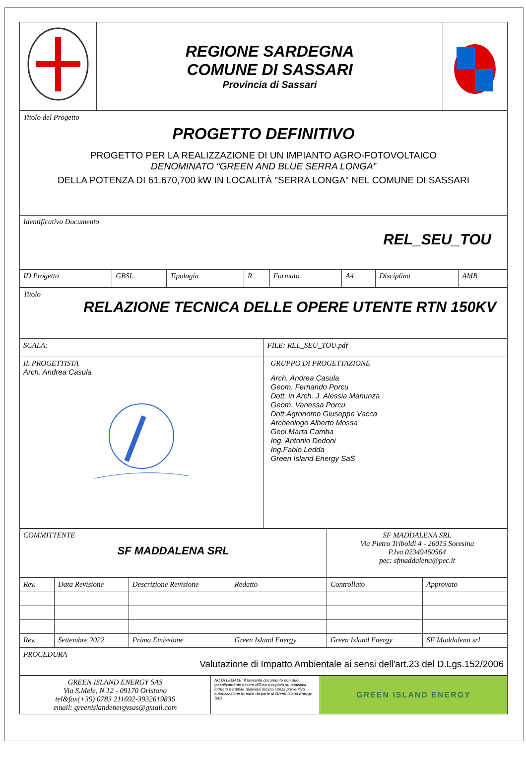| | REGIONE SARDEGNA COMUNE DI SASSARI Provincia di Sassari | |
| Titolo del Progetto PROGETTO DEFINITIVO PROGETTO PER LA REALIZZAZIONE DI UN IMPIANTO AGRO-FOTOVOLTAICO DENOMINATO “GREEN AND BLUE SERRA LONGA” DELLA POTENZA DI 61.670,700 kW IN LOCALITÀ "SERRA LONGA" NEL COMUNE DI SASSARI |
| Identificativo Documento REL_SEU_TOU |
| ID Progetto | GBSL | Tipologia | R | Formato | A4 | Disciplina | AMB |
| Titolo RELAZIONE TECNICA DELLE OPERE UTENTE RTN 150KV |
| SCALA: | FILE: REL_SEU_TOU.pdf |
| IL PROGETTISTA Arch. Andrea Casula | GRUPPO DI PROGETTAZIONE Arch. Andrea Casula Geom. Fernando Porcu Dott. in Arch. J. Alessia Manunza Geom. Vanessa Porcu Dott.Agronomo Giuseppe Vacca Archeologo Alberto Mossa Geol.Marta Camba Ing. Antonio Dedoni Ing.Fabio Ledda Green Island Energy SaS |
| COMMITTENTE SF MADDALENA SRL | SF MADDALENA SRL Via Pietro Triboldi 4 - 26015 Soresina P.Iva 02349460564 pec: sfmaddalena@pec.it |
| Rev. | Data Revisione | Descrizione Revisione | Redatto | Controllato | Approvato |
| Rev. | Settembre 2022 | Prima Emissione | Green Island Energy | Green Island Energy | SF Maddalena srl |
| PROCEDURA Valutazione di Impatto Ambientale ai sensi dell'art.23 del D.Lgs.152/2006 |
| GREEN ISLAND ENERGY SAS Via S.Mele, N 12 - 09170 Oristano tel&fax(+39) 0783 211692-3932619836 email: greenislandenergysas@gmail.com | NOTA LEGALE: Il presente documento non può tassativamente essere diffuso o copiato su qualsiasi formato e tramite qualsiasi mezzo senza preventiva autorizzazione formale da parte di Green Island Energy SaS | GREEN ISLAND ENERGY |